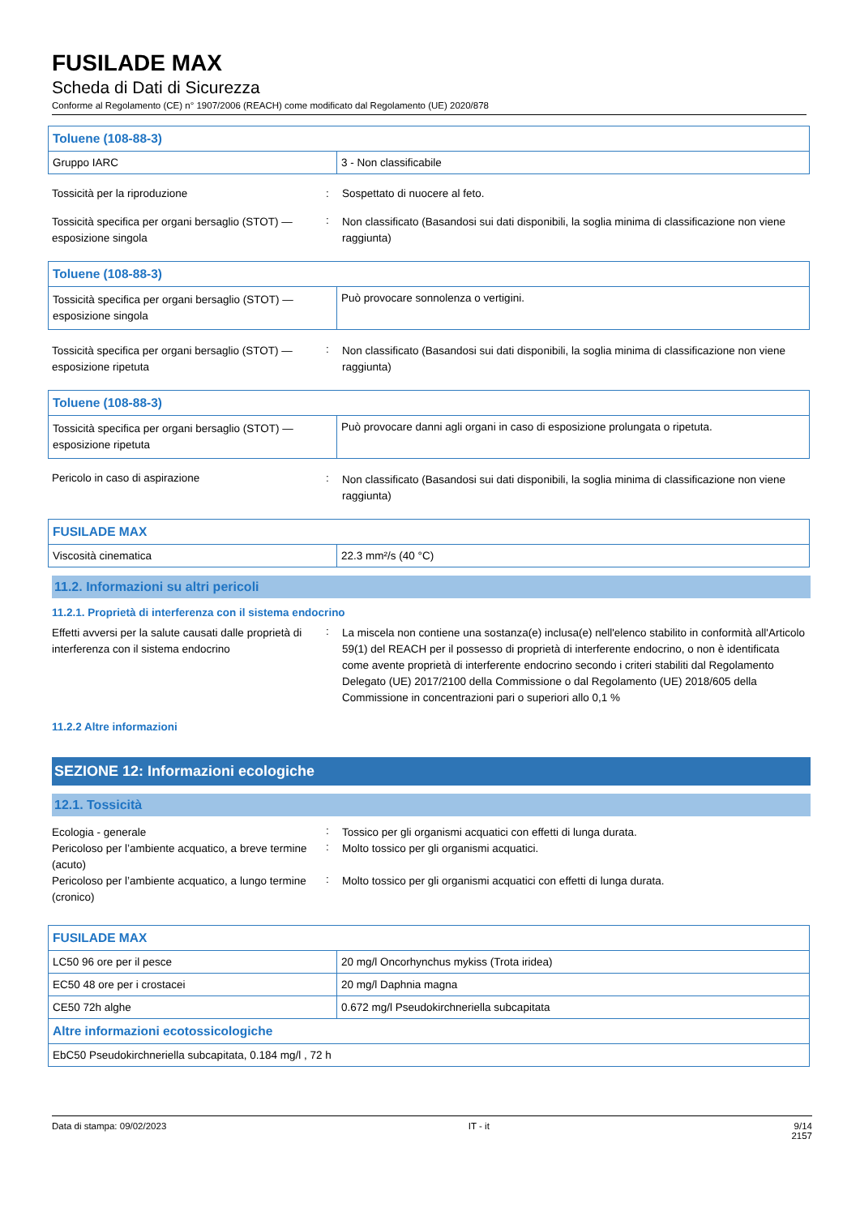FUSILADE MAX
Scheda di Dati di Sicurezza
Conforme al Regolamento (CE) n° 1907/2006 (REACH) come modificato dal Regolamento (UE) 2020/878
| Toluene (108-88-3) | |
| Gruppo IARC | 3 - Non classificabile |
Tossicità per la riproduzione : Sospettato di nuocere al feto.
Tossicità specifica per organi bersaglio (STOT) — esposizione singola
:
Non classificato (Basandosi sui dati disponibili, la soglia minima di classificazione non viene raggiunta)
| Toluene (108-88-3) | |
| Tossicità specifica per organi bersaglio (STOT) — esposizione singola | Può provocare sonnolenza o vertigini. |
Tossicità specifica per organi bersaglio (STOT) — esposizione ripetuta
:
Non classificato (Basandosi sui dati disponibili, la soglia minima di classificazione non viene raggiunta)
| Toluene (108-88-3) | |
| Tossicità specifica per organi bersaglio (STOT) — esposizione ripetuta | Può provocare danni agli organi in caso di esposizione prolungata o ripetuta. |
Pericolo in caso di aspirazione :
Non classificato (Basandosi sui dati disponibili, la soglia minima di classificazione non viene raggiunta)
| FUSILADE MAX | |
| Viscosità cinematica | 22.3 mm²/s (40 °C) |
11.2. Informazioni su altri pericoli
11.2.1. Proprietà di interferenza con il sistema endocrino
Effetti avversi per la salute causati dalle proprietà di interferenza con il sistema endocrino
:
La miscela non contiene una sostanza(e) inclusa(e) nell'elenco stabilito in conformità all'Articolo 59(1) del REACH per il possesso di proprietà di interferente endocrino, o non è identificata come avente proprietà di interferente endocrino secondo i criteri stabiliti dal Regolamento Delegato (UE) 2017/2100 della Commissione o dal Regolamento (UE) 2018/605 della Commissione in concentrazioni pari o superiori allo 0,1 %
11.2.2 Altre informazioni
SEZIONE 12: Informazioni ecologiche
12.1. Tossicità
Ecologia - generale
:
Tossico per gli organismi acquatici con effetti di lunga durata.
Pericoloso per l’ambiente acquatico, a breve termine (acuto)
:
Molto tossico per gli organismi acquatici.
Pericoloso per l’ambiente acquatico, a lungo termine (cronico)
:
Molto tossico per gli organismi acquatici con effetti di lunga durata.
| FUSILADE MAX | |
| LC50 96 ore per il pesce | 20 mg/l Oncorhynchus mykiss (Trota iridea) |
| EC50 48 ore per i crostacei | 20 mg/l Daphnia magna |
| CE50 72h alghe | 0.672 mg/l Pseudokirchneriella subcapitata |
| Altre informazioni ecotossicologiche | |
| EbC50 Pseudokirchneriella subcapitata, 0.184 mg/l , 72 h | |
Data di stampa: 09/02/2023 IT - it 9/14
2157